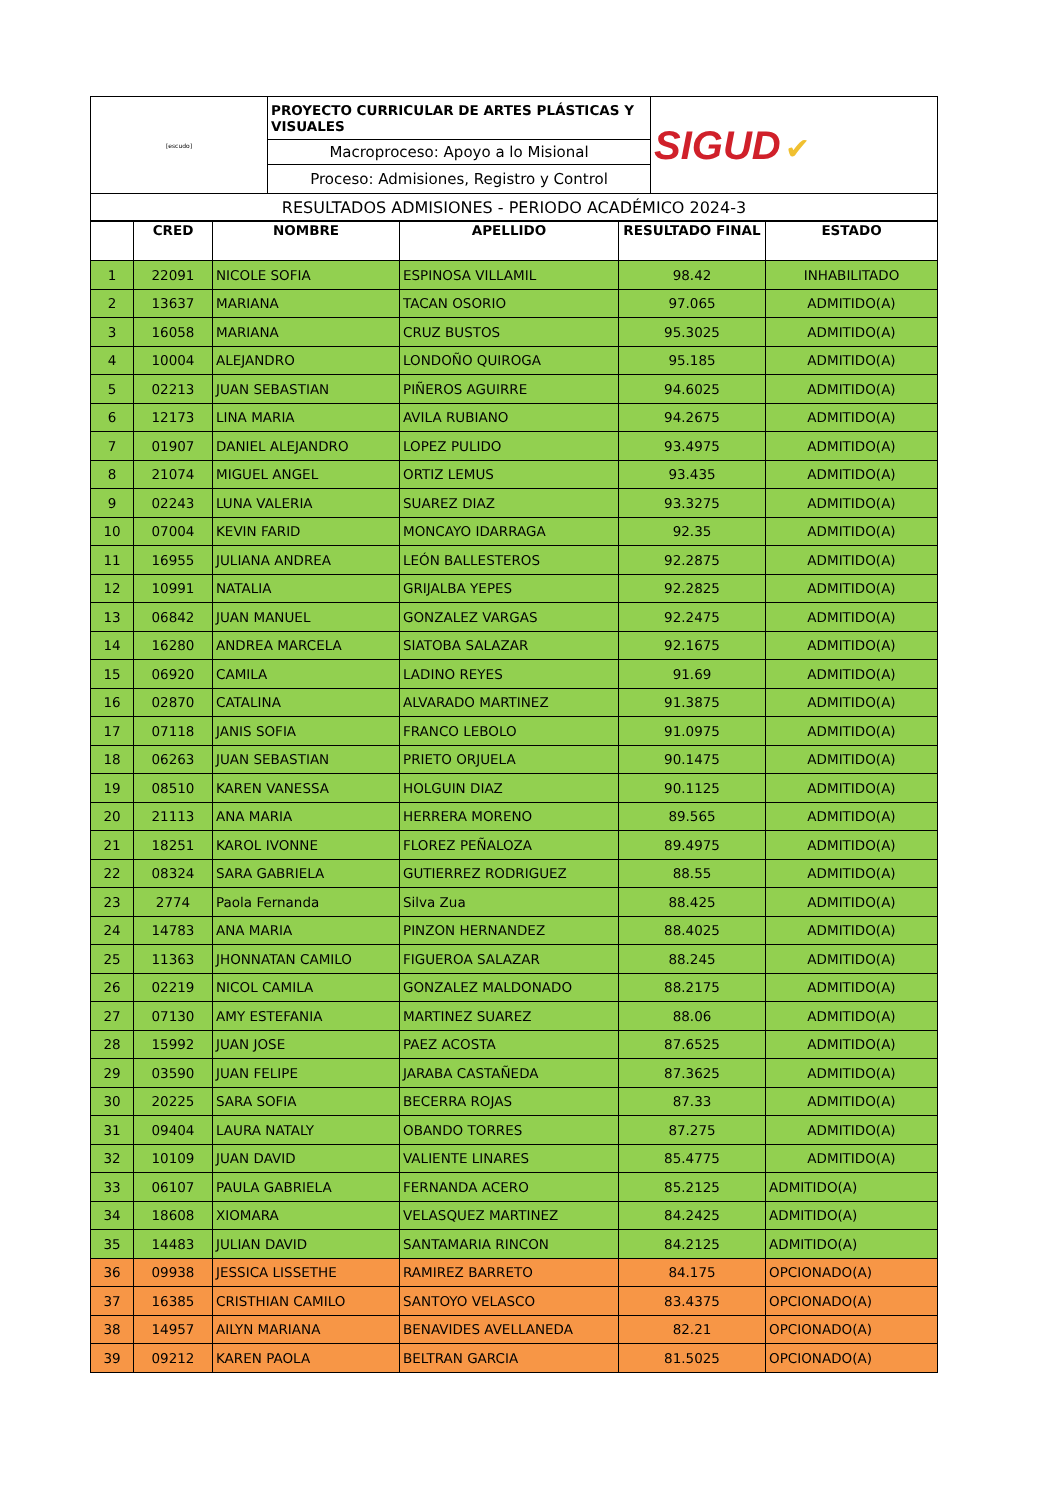| [escudo] | PROYECTO CURRICULAR DE ARTES PLÁSTICAS Y VISUALES | SIGUD ✔ |
| | Macroproceso: Apoyo a lo Misional | |
| | Proceso: Admisiones, Registro y Control | |
| RESULTADOS ADMISIONES - PERIODO ACADÉMICO 2024-3 | | |
| | CRED | NOMBRE | APELLIDO | RESULTADO FINAL | ESTADO |
| --- | --- | --- | --- | --- | --- |
| 1 | 22091 | NICOLE SOFIA | ESPINOSA VILLAMIL | 98.42 | INHABILITADO |
| 2 | 13637 | MARIANA | TACAN OSORIO | 97.065 | ADMITIDO(A) |
| 3 | 16058 | MARIANA | CRUZ BUSTOS | 95.3025 | ADMITIDO(A) |
| 4 | 10004 | ALEJANDRO | LONDOÑO QUIROGA | 95.185 | ADMITIDO(A) |
| 5 | 02213 | JUAN SEBASTIAN | PIÑEROS AGUIRRE | 94.6025 | ADMITIDO(A) |
| 6 | 12173 | LINA MARIA | AVILA RUBIANO | 94.2675 | ADMITIDO(A) |
| 7 | 01907 | DANIEL ALEJANDRO | LOPEZ PULIDO | 93.4975 | ADMITIDO(A) |
| 8 | 21074 | MIGUEL ANGEL | ORTIZ LEMUS | 93.435 | ADMITIDO(A) |
| 9 | 02243 | LUNA VALERIA | SUAREZ DIAZ | 93.3275 | ADMITIDO(A) |
| 10 | 07004 | KEVIN FARID | MONCAYO IDARRAGA | 92.35 | ADMITIDO(A) |
| 11 | 16955 | JULIANA ANDREA | LEÓN BALLESTEROS | 92.2875 | ADMITIDO(A) |
| 12 | 10991 | NATALIA | GRIJALBA YEPES | 92.2825 | ADMITIDO(A) |
| 13 | 06842 | JUAN MANUEL | GONZALEZ VARGAS | 92.2475 | ADMITIDO(A) |
| 14 | 16280 | ANDREA MARCELA | SIATOBA SALAZAR | 92.1675 | ADMITIDO(A) |
| 15 | 06920 | CAMILA | LADINO REYES | 91.69 | ADMITIDO(A) |
| 16 | 02870 | CATALINA | ALVARADO MARTINEZ | 91.3875 | ADMITIDO(A) |
| 17 | 07118 | JANIS SOFIA | FRANCO LEBOLO | 91.0975 | ADMITIDO(A) |
| 18 | 06263 | JUAN SEBASTIAN | PRIETO ORJUELA | 90.1475 | ADMITIDO(A) |
| 19 | 08510 | KAREN VANESSA | HOLGUIN DIAZ | 90.1125 | ADMITIDO(A) |
| 20 | 21113 | ANA MARIA | HERRERA MORENO | 89.565 | ADMITIDO(A) |
| 21 | 18251 | KAROL IVONNE | FLOREZ PEÑALOZA | 89.4975 | ADMITIDO(A) |
| 22 | 08324 | SARA GABRIELA | GUTIERREZ RODRIGUEZ | 88.55 | ADMITIDO(A) |
| 23 | 2774 | Paola Fernanda | Silva Zua | 88.425 | ADMITIDO(A) |
| 24 | 14783 | ANA MARIA | PINZON HERNANDEZ | 88.4025 | ADMITIDO(A) |
| 25 | 11363 | JHONNATAN CAMILO | FIGUEROA SALAZAR | 88.245 | ADMITIDO(A) |
| 26 | 02219 | NICOL CAMILA | GONZALEZ MALDONADO | 88.2175 | ADMITIDO(A) |
| 27 | 07130 | AMY ESTEFANIA | MARTINEZ SUAREZ | 88.06 | ADMITIDO(A) |
| 28 | 15992 | JUAN JOSE | PAEZ ACOSTA | 87.6525 | ADMITIDO(A) |
| 29 | 03590 | JUAN FELIPE | JARABA CASTAÑEDA | 87.3625 | ADMITIDO(A) |
| 30 | 20225 | SARA SOFIA | BECERRA ROJAS | 87.33 | ADMITIDO(A) |
| 31 | 09404 | LAURA NATALY | OBANDO TORRES | 87.275 | ADMITIDO(A) |
| 32 | 10109 | JUAN DAVID | VALIENTE LINARES | 85.4775 | ADMITIDO(A) |
| 33 | 06107 | PAULA GABRIELA | FERNANDA ACERO | 85.2125 | ADMITIDO(A) |
| 34 | 18608 | XIOMARA | VELASQUEZ MARTINEZ | 84.2425 | ADMITIDO(A) |
| 35 | 14483 | JULIAN DAVID | SANTAMARIA RINCON | 84.2125 | ADMITIDO(A) |
| 36 | 09938 | JESSICA LISSETHE | RAMIREZ BARRETO | 84.175 | OPCIONADO(A) |
| 37 | 16385 | CRISTHIAN CAMILO | SANTOYO VELASCO | 83.4375 | OPCIONADO(A) |
| 38 | 14957 | AILYN MARIANA | BENAVIDES AVELLANEDA | 82.21 | OPCIONADO(A) |
| 39 | 09212 | KAREN PAOLA | BELTRAN GARCIA | 81.5025 | OPCIONADO(A) |